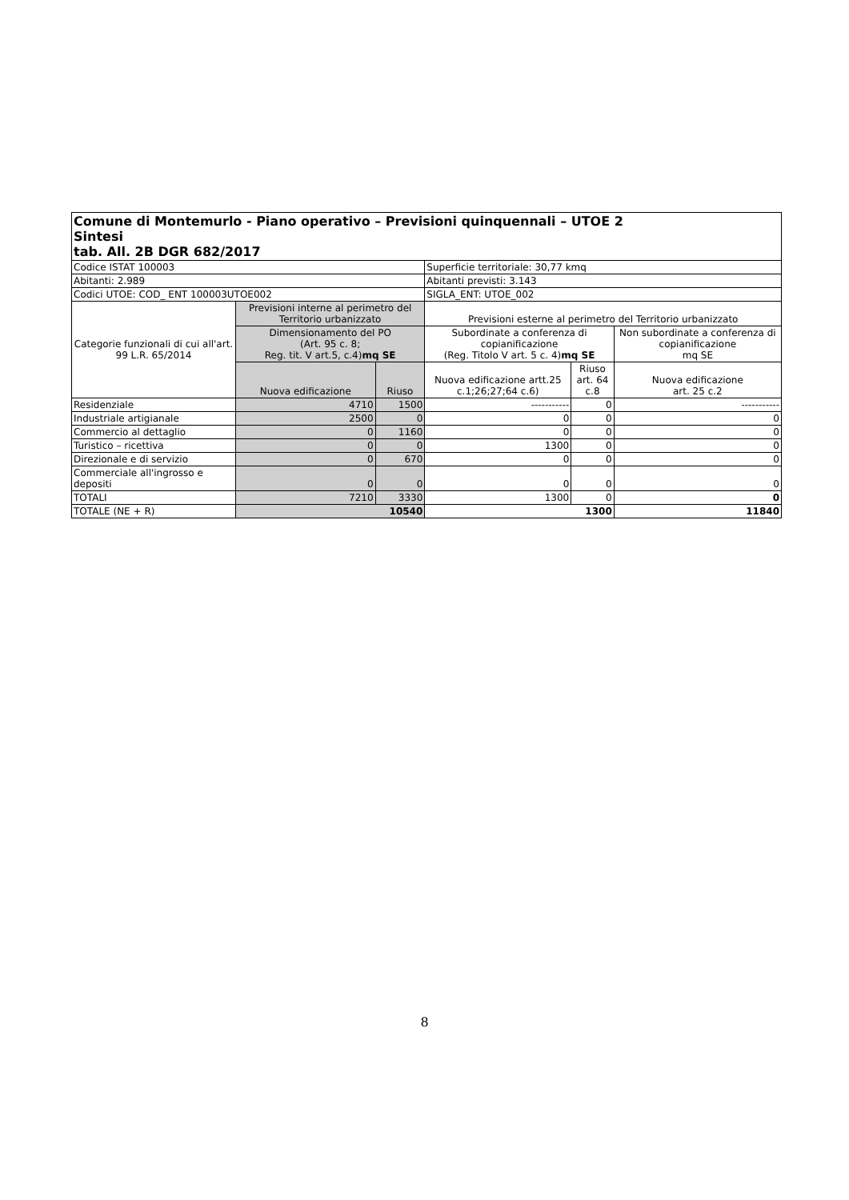| Comune di Montemurlo - Piano operativo – Previsioni quinquennali – UTOE 2 Sintesi tab. All. 2B DGR 682/2017 | | | | | |
| Codice ISTAT 100003 | | | Superficie territoriale: 30,77 kmq | | |
| Abitanti: 2.989 | | | Abitanti previsti: 3.143 | | |
| Codici UTOE: COD_ ENT 100003UTOE002 | | | SIGLA_ENT: UTOE_002 | | |
| Categorie funzionali di cui all'art. 99 L.R. 65/2014 | Previsioni interne al perimetro del Territorio urbanizzato | | Previsioni esterne al perimetro del Territorio urbanizzato | | |
| | Dimensionamento del PO (Art. 95 c. 8; Reg. tit. V art.5, c.4) mq SE | | Subordinate a conferenza di copianificazione (Reg. Titolo V art. 5 c. 4) mq SE | | Non subordinate a conferenza di copianificazione mq SE |
| | Nuova edificazione | Riuso | Nuova edificazione artt.25 c.1;26;27;64 c.6) | Riuso art. 64 c.8 | Nuova edificazione art. 25 c.2 |
| Residenziale | 4710 | 1500 | ----------- | 0 | ----------- |
| Industriale artigianale | 2500 | 0 | 0 | 0 | 0 |
| Commercio al dettaglio | 0 | 1160 | 0 | 0 | 0 |
| Turistico – ricettiva | 0 | 0 | 1300 | 0 | 0 |
| Direzionale e di servizio | 0 | 670 | 0 | 0 | 0 |
| Commerciale all'ingrosso e depositi | 0 | 0 | 0 | 0 | 0 |
| TOTALI | 7210 | 3330 | 1300 | 0 | 0 |
| TOTALE (NE + R) | 10540 | | 1300 | | 11840 |
8